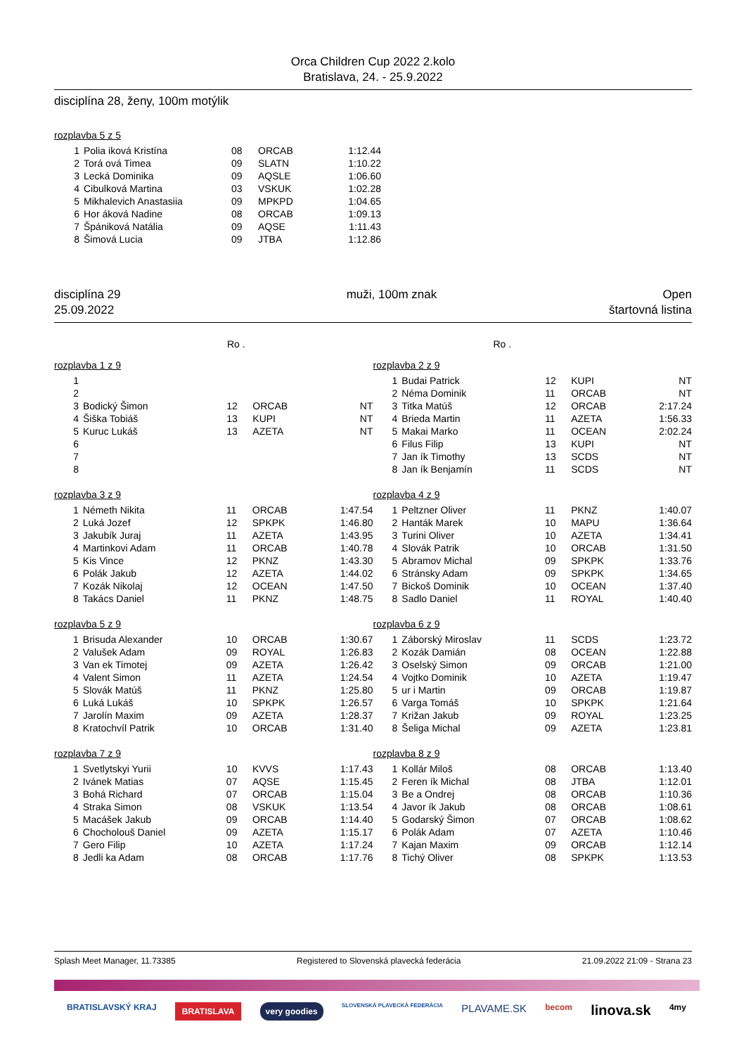Orca Children Cup 2022 2.kolo
Bratislava, 24. - 25.9.2022
disciplína 28, ženy, 100m motýlik
rozplavba 5 z 5
| 1 | Polia iková Kristína | 08 | ORCAB | 1:12.44 |
| 2 | Torá ová Timea | 09 | SLATN | 1:10.22 |
| 3 | Lecká Dominika | 09 | AQSLE | 1:06.60 |
| 4 | Cibulková Martina | 03 | VSKUK | 1:02.28 |
| 5 | Mikhalevich Anastasiia | 09 | MPKPD | 1:04.65 |
| 6 | Hor áková Nadine | 08 | ORCAB | 1:09.13 |
| 7 | Špániková Natália | 09 | AQSE | 1:11.43 |
| 8 | Šimová Lucia | 09 | JTBA | 1:12.86 |
disciplína 29 muži, 100m znak Open
25.09.2022 štartovná listina
Ro . Ro .
rozplavba 1 z 9
| 1 | | | | |
| 2 | | | | |
| 3 | Bodický Šimon | 12 | ORCAB | NT |
| 4 | Šiška Tobiáš | 13 | KUPI | NT |
| 5 | Kuruc Lukáš | 13 | AZETA | NT |
| 6 | | | | |
| 7 | | | | |
| 8 | | | | |
rozplavba 3 z 9
| 1 | Németh Nikita | 11 | ORCAB | 1:47.54 |
| 2 | Luká Jozef | 12 | SPKPK | 1:46.80 |
| 3 | Jakubík Juraj | 11 | AZETA | 1:43.95 |
| 4 | Martinkovi Adam | 11 | ORCAB | 1:40.78 |
| 5 | Kis Vince | 12 | PKNZ | 1:43.30 |
| 6 | Polák Jakub | 12 | AZETA | 1:44.02 |
| 7 | Kozák Nikolaj | 12 | OCEAN | 1:47.50 |
| 8 | Takács Daniel | 11 | PKNZ | 1:48.75 |
rozplavba 5 z 9
| 1 | Brisuda Alexander | 10 | ORCAB | 1:30.67 |
| 2 | Valušek Adam | 09 | ROYAL | 1:26.83 |
| 3 | Van ek Timotej | 09 | AZETA | 1:26.42 |
| 4 | Valent Simon | 11 | AZETA | 1:24.54 |
| 5 | Slovák Matúš | 11 | PKNZ | 1:25.80 |
| 6 | Luká Lukáš | 10 | SPKPK | 1:26.57 |
| 7 | Jarolín Maxim | 09 | AZETA | 1:28.37 |
| 8 | Kratochvíl Patrik | 10 | ORCAB | 1:31.40 |
rozplavba 7 z 9
| 1 | Svetlytskyi Yurii | 10 | KVVS | 1:17.43 |
| 2 | Ivánek Matias | 07 | AQSE | 1:15.45 |
| 3 | Bohá Richard | 07 | ORCAB | 1:15.04 |
| 4 | Straka Simon | 08 | VSKUK | 1:13.54 |
| 5 | Macášek Jakub | 09 | ORCAB | 1:14.40 |
| 6 | Chocholouš Daniel | 09 | AZETA | 1:15.17 |
| 7 | Gero Filip | 10 | AZETA | 1:17.24 |
| 8 | Jedli ka Adam | 08 | ORCAB | 1:17.76 |
rozplavba 2 z 9
| 1 | Budai Patrick | 12 | KUPI | NT |
| 2 | Néma Dominik | 11 | ORCAB | NT |
| 3 | Titka Matúš | 12 | ORCAB | 2:17.24 |
| 4 | Brieda Martin | 11 | AZETA | 1:56.33 |
| 5 | Makai Marko | 11 | OCEAN | 2:02.24 |
| 6 | Filus Filip | 13 | KUPI | NT |
| 7 | Jan ík Timothy | 13 | SCDS | NT |
| 8 | Jan ík Benjamín | 11 | SCDS | NT |
rozplavba 4 z 9
| 1 | Peltzner Oliver | 11 | PKNZ | 1:40.07 |
| 2 | Hanták Marek | 10 | MAPU | 1:36.64 |
| 3 | Turini Oliver | 10 | AZETA | 1:34.41 |
| 4 | Slovák Patrik | 10 | ORCAB | 1:31.50 |
| 5 | Abramov Michal | 09 | SPKPK | 1:33.76 |
| 6 | Stránsky Adam | 09 | SPKPK | 1:34.65 |
| 7 | Bickoš Dominik | 10 | OCEAN | 1:37.40 |
| 8 | Sadlo Daniel | 11 | ROYAL | 1:40.40 |
rozplavba 6 z 9
| 1 | Záborský Miroslav | 11 | SCDS | 1:23.72 |
| 2 | Kozák Damián | 08 | OCEAN | 1:22.88 |
| 3 | Oselský Simon | 09 | ORCAB | 1:21.00 |
| 4 | Vojtko Dominik | 10 | AZETA | 1:19.47 |
| 5 | ur i Martin | 09 | ORCAB | 1:19.87 |
| 6 | Varga Tomáš | 10 | SPKPK | 1:21.64 |
| 7 | Križan Jakub | 09 | ROYAL | 1:23.25 |
| 8 | Šeliga Michal | 09 | AZETA | 1:23.81 |
rozplavba 8 z 9
| 1 | Kollár Miloš | 08 | ORCAB | 1:13.40 |
| 2 | Feren ík Michal | 08 | JTBA | 1:12.01 |
| 3 | Be a Ondrej | 08 | ORCAB | 1:10.36 |
| 4 | Javor ík Jakub | 08 | ORCAB | 1:08.61 |
| 5 | Godarský Šimon | 07 | ORCAB | 1:08.62 |
| 6 | Polák Adam | 07 | AZETA | 1:10.46 |
| 7 | Kajan Maxim | 09 | ORCAB | 1:12.14 |
| 8 | Tichý Oliver | 08 | SPKPK | 1:13.53 |
Splash Meet Manager, 11.73385 Registered to Slovenská plavecká federácia 21.09.2022 21:09 - Strana 23
BRATISLAVSKÝ KRAJ BRATISLAVA very goodies SLOVENSKÁ PLAVECKÁ FEDERÁCIA PLAVAME.SK becom linova.sk 4my